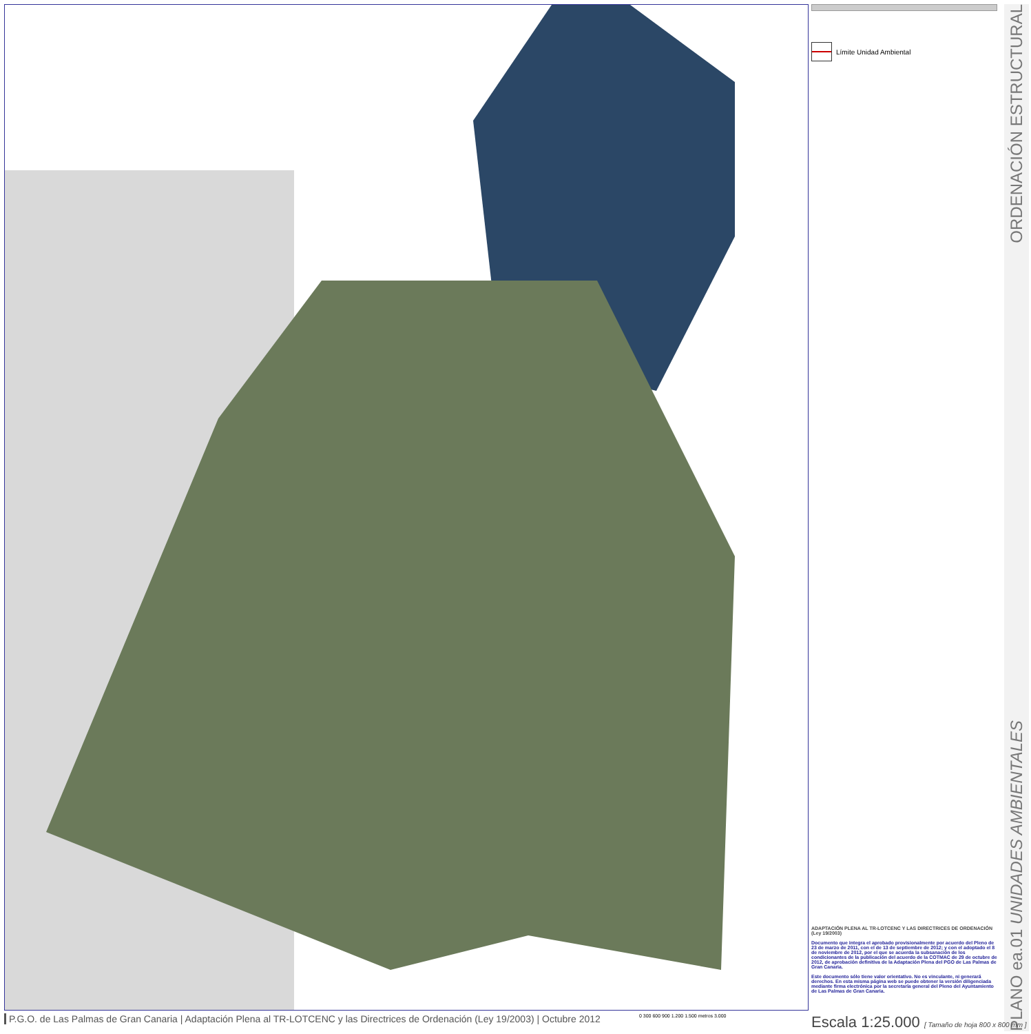Límite Unidad Ambiental
ADAPTACIÓN PLENA AL TR-LOTCENC Y LAS DIRECTRICES DE ORDENACIÓN (Ley 19/2003)
Documento que integra el aprobado provisionalmente por acuerdo del Pleno de 23 de marzo de 2011, con el de 13 de septiembre de 2012; y con el adoptado el 8 de noviembre de 2012, por el que se acuerda la subsanación de los condicionantes de la publicación del acuerdo de la COTMAC de 29 de octubre de 2012, de aprobación definitiva de la Adaptación Plena del PGO de Las Palmas de Gran Canaria.
Este documento sólo tiene valor orientativo. No es vinculante, ni generará derechos. En esta misma página web se puede obtener la versión diligenciada mediante firma electrónica por la secretaría general del Pleno del Ayuntamiento de Las Palmas de Gran Canaria.
ORDENACIÓN ESTRUCTURAL
PLANO ea.01 UNIDADES AMBIENTALES
P.G.O. de Las Palmas de Gran Canaria | Adaptación Plena al TR-LOTCENC y las Directrices de Ordenación (Ley 19/2003) | Octubre 2012
0 300 600 900 1.200 1.500 metros 3.000
Escala 1:25.000 [ Tamaño de hoja 800 x 800 mm ]